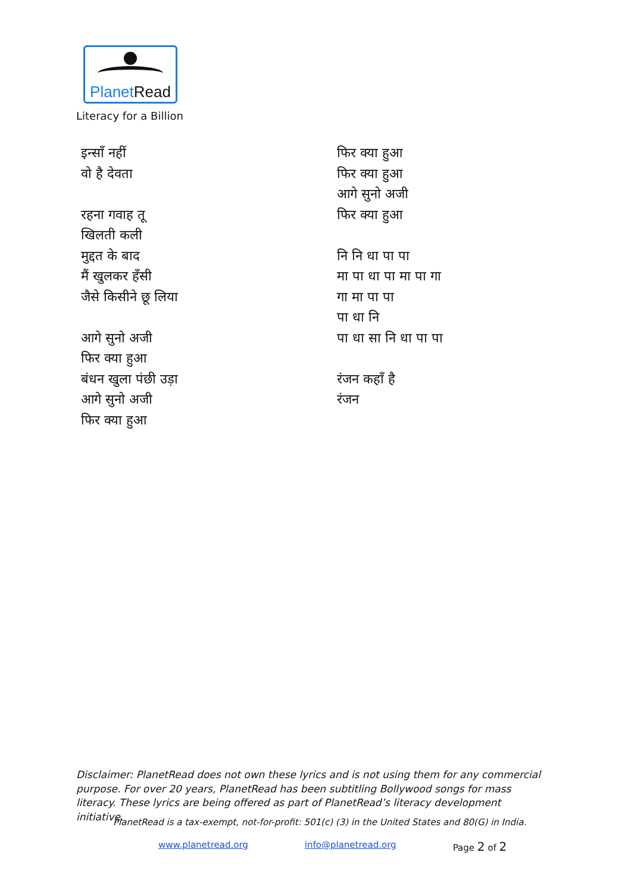PlanetRead
Literacy for a Billion
इन्साँ नहीं
वो है देवता
रहना गवाह तू
खिलती कली
मुद्दत के बाद
मैं खुलकर हँसी
जैसे किसीने छू लिया
आगे सुनो अजी
फिर क्या हुआ
बंधन खुला पंछी उड़ा
आगे सुनो अजी
फिर क्या हुआ
फिर क्या हुआ
फिर क्या हुआ
आगे सुनो अजी
फिर क्या हुआ
नि नि धा पा पा
मा पा धा पा मा पा गा
गा मा पा पा
पा धा नि
पा धा सा नि धा पा पा
रंजन कहाँ है
रंजन
Disclaimer: PlanetRead does not own these lyrics and is not using them for any commercial purpose. For over 20 years, PlanetRead has been subtitling Bollywood songs for mass literacy. These lyrics are being offered as part of PlanetRead’s literacy development initiative.
PlanetRead is a tax-exempt, not-for-profit: 501(c) (3) in the United States and 80(G) in India.
www.planetread.org info@planetread.org Page 2 of 2